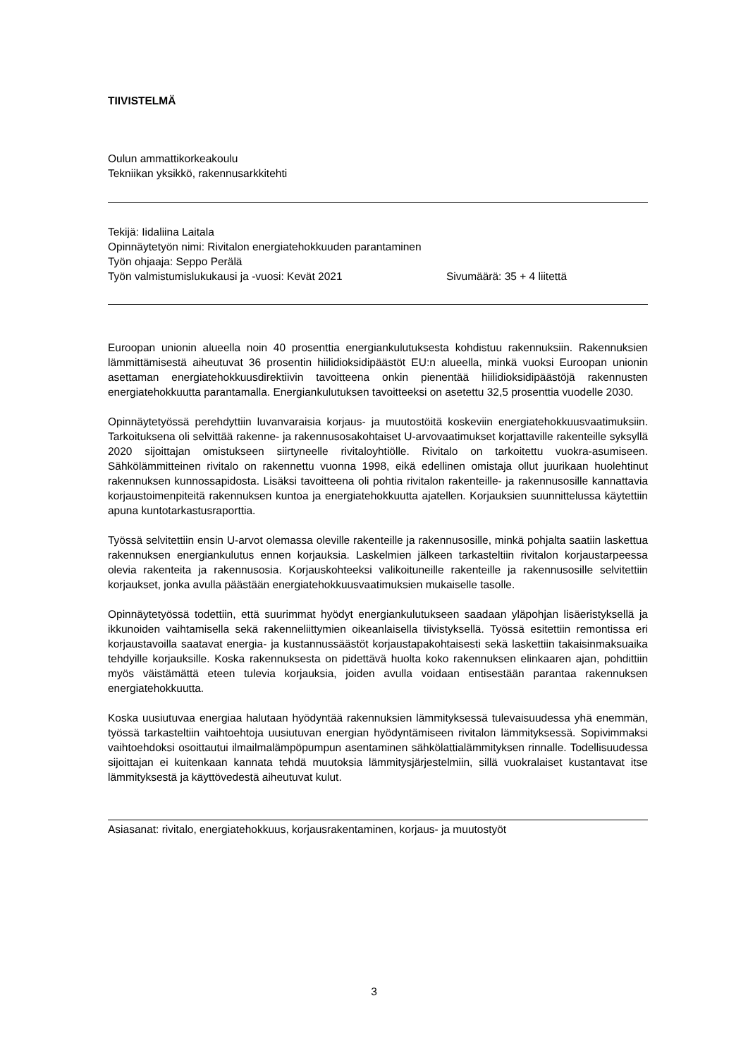TIIVISTELMÄ
Oulun ammattikorkeakoulu
Tekniikan yksikkö, rakennusarkkitehti
Tekijä: Iidaliina Laitala
Opinnäytetyön nimi: Rivitalon energiatehokkuuden parantaminen
Työn ohjaaja: Seppo Perälä
Työn valmistumislukukausi ja -vuosi: Kevät 2021 Sivumäärä: 35 + 4 liitettä
Euroopan unionin alueella noin 40 prosenttia energiankulutuksesta kohdistuu rakennuksiin. Rakennuksien lämmittämisestä aiheutuvat 36 prosentin hiilidioksidipäästöt EU:n alueella, minkä vuoksi Euroopan unionin asettaman energiatehokkuusdirektiivin tavoitteena onkin pienentää hiilidioksidipäästöjä rakennusten energiatehokkuutta parantamalla. Energiankulutuksen tavoitteeksi on asetettu 32,5 prosenttia vuodelle 2030.
Opinnäytetyössä perehdyttiin luvanvaraisia korjaus- ja muutostöitä koskeviin energiatehokkuusvaatimuksiin. Tarkoituksena oli selvittää rakenne- ja rakennusosakohtaiset U-arvovaatimukset korjattaville rakenteille syksyllä 2020 sijoittajan omistukseen siirtyneelle rivitaloyhtiölle. Rivitalo on tarkoitettu vuokra-asumiseen. Sähkölämmitteinen rivitalo on rakennettu vuonna 1998, eikä edellinen omistaja ollut juurikaan huolehtinut rakennuksen kunnossapidosta. Lisäksi tavoitteena oli pohtia rivitalon rakenteille- ja rakennusosille kannattavia korjaustoimenpiteitä rakennuksen kuntoa ja energiatehokkuutta ajatellen. Korjauksien suunnittelussa käytettiin apuna kuntotarkastusraporttia.
Työssä selvitettiin ensin U-arvot olemassa oleville rakenteille ja rakennusosille, minkä pohjalta saatiin laskettua rakennuksen energiankulutus ennen korjauksia. Laskelmien jälkeen tarkasteltiin rivitalon korjaustarpeessa olevia rakenteita ja rakennusosia. Korjauskohteeksi valikoituneille rakenteille ja rakennusosille selvitettiin korjaukset, jonka avulla päästään energiatehokkuusvaatimuksien mukaiselle tasolle.
Opinnäytetyössä todettiin, että suurimmat hyödyt energiankulutukseen saadaan yläpohjan lisäeristyksellä ja ikkunoiden vaihtamisella sekä rakenneliittymien oikeanlaisella tiivistyksellä. Työssä esitettiin remontissa eri korjaustavoilla saatavat energia- ja kustannussäästöt korjaustapakohtaisesti sekä laskettiin takaisinmaksuaika tehdyille korjauksille. Koska rakennuksesta on pidettävä huolta koko rakennuksen elinkaaren ajan, pohdittiin myös väistämättä eteen tulevia korjauksia, joiden avulla voidaan entisestään parantaa rakennuksen energiatehokkuutta.
Koska uusiutuvaa energiaa halutaan hyödyntää rakennuksien lämmityksessä tulevaisuudessa yhä enemmän, työssä tarkasteltiin vaihtoehtoja uusiutuvan energian hyödyntämiseen rivitalon lämmityksessä. Sopivimmaksi vaihtoehdoksi osoittautui ilmailmalämpöpumpun asentaminen sähkölattialämmityksen rinnalle. Todellisuudessa sijoittajan ei kuitenkaan kannata tehdä muutoksia lämmitysjärjestelmiin, sillä vuokralaiset kustantavat itse lämmityksestä ja käyttövedestä aiheutuvat kulut.
Asiasanat: rivitalo, energiatehokkuus, korjausrakentaminen, korjaus- ja muutostyöt
3